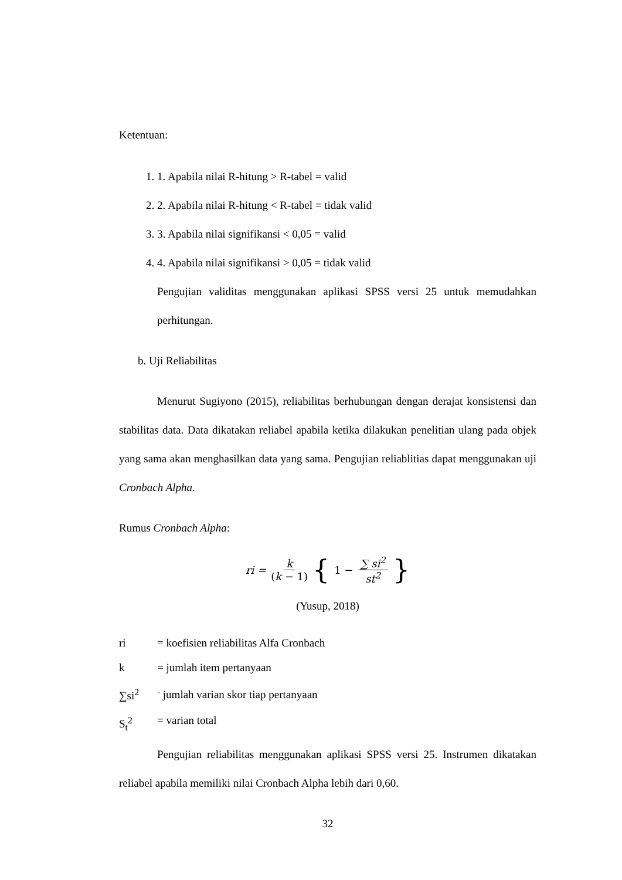Ketentuan:
1. 1. Apabila nilai R-hitung > R-tabel = valid
2. 2. Apabila nilai R-hitung < R-tabel = tidak valid
3. 3. Apabila nilai signifikansi < 0,05 = valid
4. 4. Apabila nilai signifikansi > 0,05 = tidak valid
Pengujian validitas menggunakan aplikasi SPSS versi 25 untuk memudahkan perhitungan.
b. Uji Reliabilitas
Menurut Sugiyono (2015), reliabilitas berhubungan dengan derajat konsistensi dan stabilitas data. Data dikatakan reliabel apabila ketika dilakukan penelitian ulang pada objek yang sama akan menghasilkan data yang sama. Pengujian reliablitias dapat menggunakan uji Cronbach Alpha.
Rumus Cronbach Alpha:
ri = k (k − 1) { 1 − ∑ si<sup>2</sup> st<sup>2</sup> }
(Yusup, 2018)
ri = koefisien reliabilitas Alfa Cronbach
k = jumlah item pertanyaan
∑si<sup>2</sup><sup>=</sup> jumlah varian skor tiap pertanyaan
S<sub>t</sub><sup>2</sup> = varian total
Pengujian reliabilitas menggunakan aplikasi SPSS versi 25. Instrumen dikatakan reliabel apabila memiliki nilai Cronbach Alpha lebih dari 0,60.
32